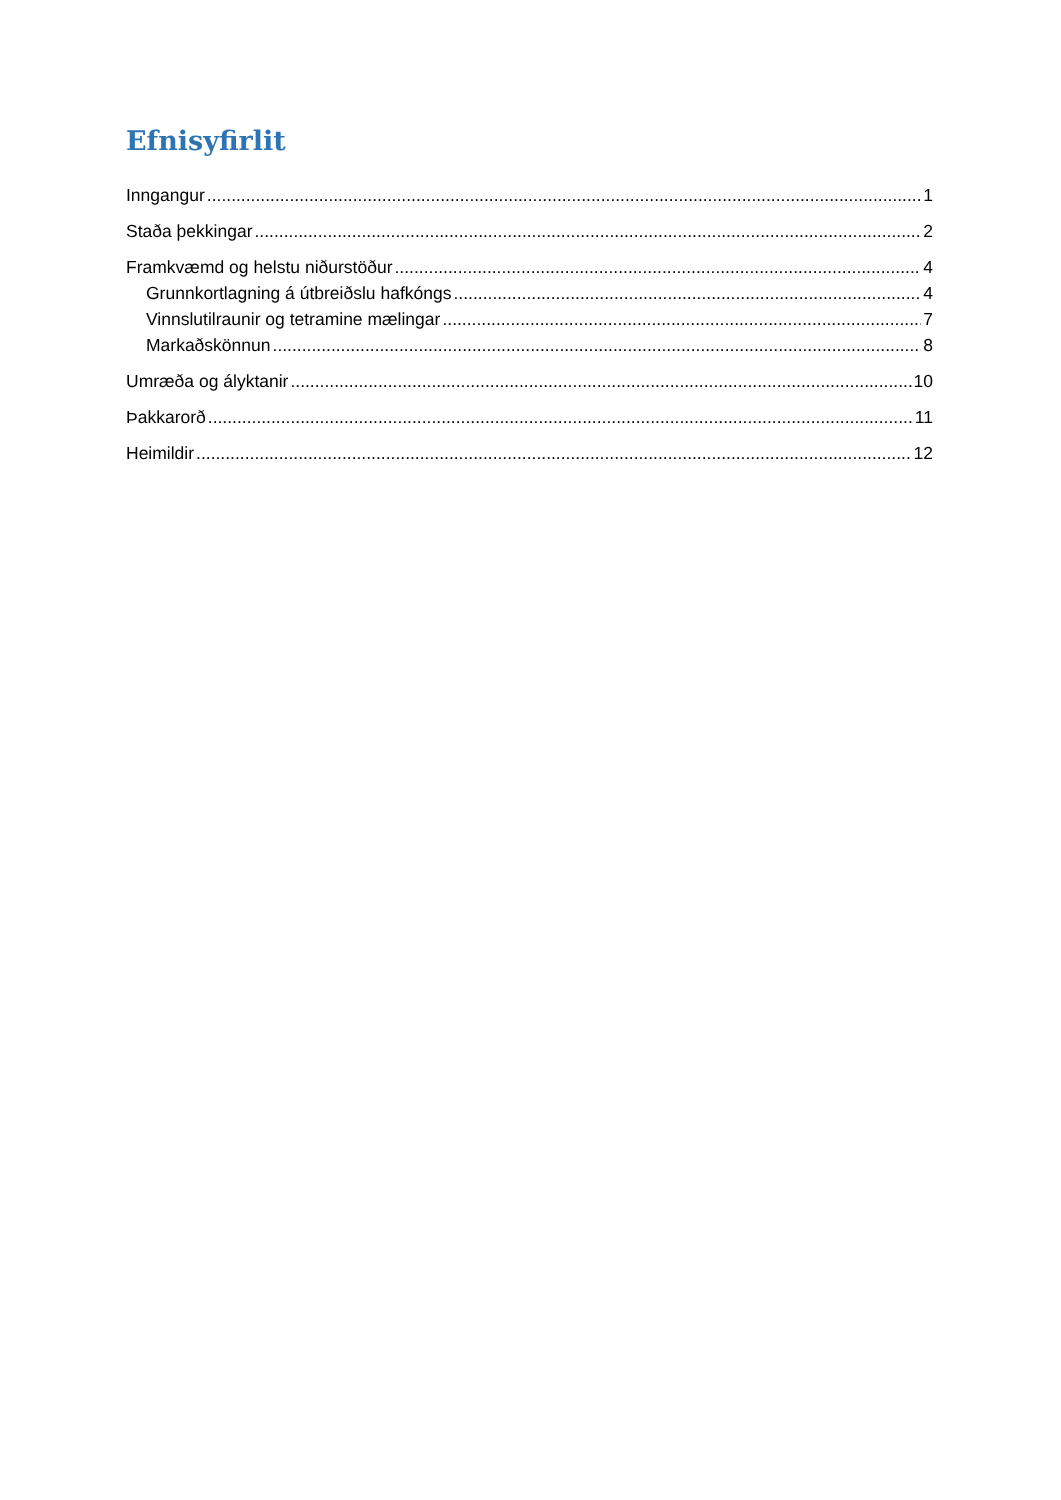Efnisyfirlit
Inngangur 1
Staða þekkingar 2
Framkvæmd og helstu niðurstöður 4
Grunnkortlagning á útbreiðslu hafkóngs 4
Vinnslutilraunir og tetramine mælingar 7
Markaðskönnun 8
Umræða og ályktanir 10
Þakkarorð 11
Heimildir 12